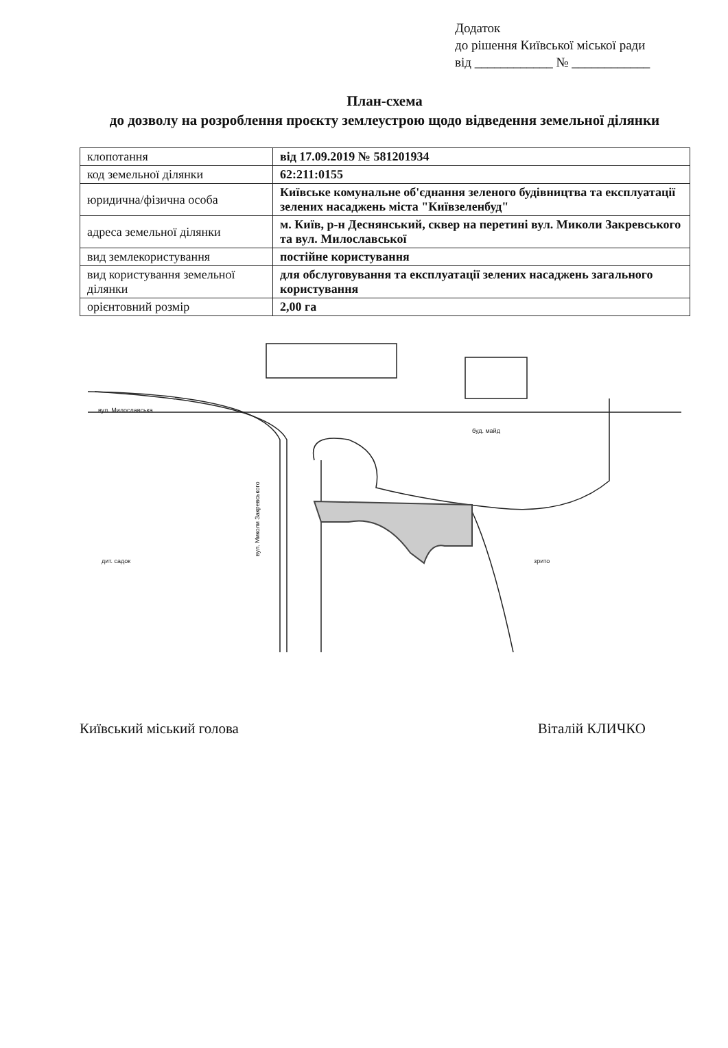Додаток
до рішення Київської міської ради
від ____________ № ____________
План-схема
до дозволу на розроблення проєкту землеустрою щодо відведення земельної ділянки
| клопотання | від 17.09.2019 № 581201934 |
| код земельної ділянки | 62:211:0155 |
| юридична/фізична особа | Київське комунальне об'єднання зеленого будівництва та експлуатації зелених насаджень міста "Київзеленбуд" |
| адреса земельної ділянки | м. Київ, р-н Деснянський, сквер на перетині вул. Миколи Закревського та вул. Милославської |
| вид землекористування | постійне користування |
| вид користування земельної ділянки | для обслуговування та експлуатації зелених насаджень загального користування |
| орієнтовний розмір | 2,00 га |
вул. Милославська
вул. Миколи Закревського
буд. майд
зрито
дит. садок
Київський міський голова Віталій КЛИЧКО